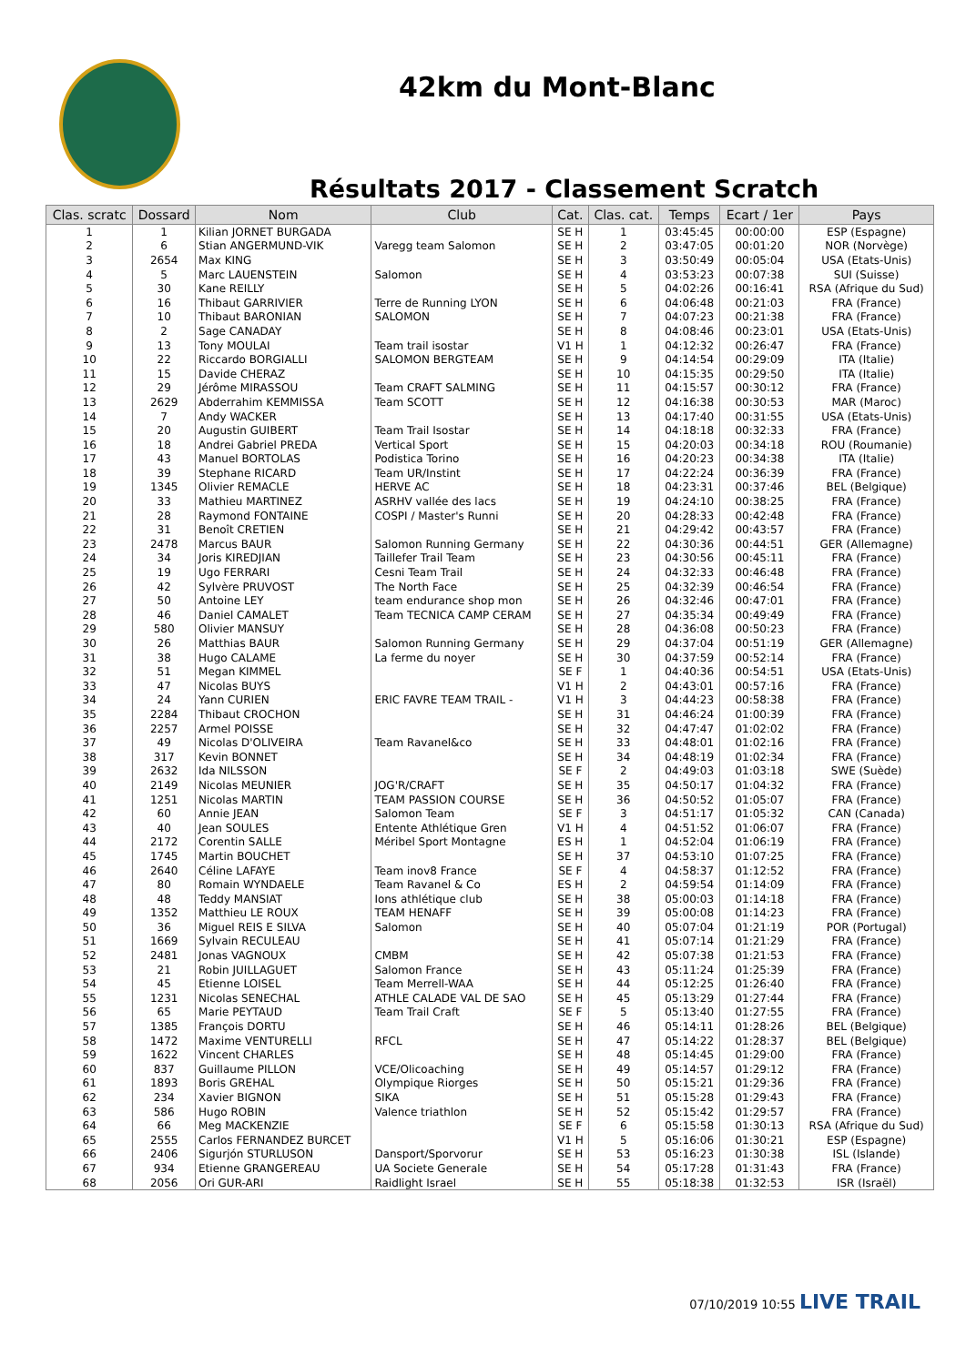42km du Mont-Blanc
Résultats 2017 - Classement Scratch
| Clas. scratc | Dossard | Nom | Club | Cat. | Clas. cat. | Temps | Ecart / 1er | Pays |
| --- | --- | --- | --- | --- | --- | --- | --- | --- |
| 1 | 1 | Kilian JORNET BURGADA | | SE H | 1 | 03:45:45 | 00:00:00 | ESP (Espagne) |
| 2 | 6 | Stian ANGERMUND-VIK | Varegg team Salomon | SE H | 2 | 03:47:05 | 00:01:20 | NOR (Norvège) |
| 3 | 2654 | Max KING | | SE H | 3 | 03:50:49 | 00:05:04 | USA (Etats-Unis) |
| 4 | 5 | Marc LAUENSTEIN | Salomon | SE H | 4 | 03:53:23 | 00:07:38 | SUI (Suisse) |
| 5 | 30 | Kane REILLY | | SE H | 5 | 04:02:26 | 00:16:41 | RSA (Afrique du Sud) |
| 6 | 16 | Thibaut GARRIVIER | Terre de Running LYON | SE H | 6 | 04:06:48 | 00:21:03 | FRA (France) |
| 7 | 10 | Thibaut BARONIAN | SALOMON | SE H | 7 | 04:07:23 | 00:21:38 | FRA (France) |
| 8 | 2 | Sage CANADAY | | SE H | 8 | 04:08:46 | 00:23:01 | USA (Etats-Unis) |
| 9 | 13 | Tony MOULAI | Team trail isostar | V1 H | 1 | 04:12:32 | 00:26:47 | FRA (France) |
| 10 | 22 | Riccardo BORGIALLI | SALOMON BERGTEAM | SE H | 9 | 04:14:54 | 00:29:09 | ITA (Italie) |
| 11 | 15 | Davide CHERAZ | | SE H | 10 | 04:15:35 | 00:29:50 | ITA (Italie) |
| 12 | 29 | Jérôme MIRASSOU | Team CRAFT SALMING | SE H | 11 | 04:15:57 | 00:30:12 | FRA (France) |
| 13 | 2629 | Abderrahim KEMMISSA | Team SCOTT | SE H | 12 | 04:16:38 | 00:30:53 | MAR (Maroc) |
| 14 | 7 | Andy WACKER | | SE H | 13 | 04:17:40 | 00:31:55 | USA (Etats-Unis) |
| 15 | 20 | Augustin GUIBERT | Team Trail Isostar | SE H | 14 | 04:18:18 | 00:32:33 | FRA (France) |
| 16 | 18 | Andrei Gabriel PREDA | Vertical Sport | SE H | 15 | 04:20:03 | 00:34:18 | ROU (Roumanie) |
| 17 | 43 | Manuel BORTOLAS | Podistica Torino | SE H | 16 | 04:20:23 | 00:34:38 | ITA (Italie) |
| 18 | 39 | Stephane RICARD | Team UR/Instint | SE H | 17 | 04:22:24 | 00:36:39 | FRA (France) |
| 19 | 1345 | Olivier REMACLE | HERVE AC | SE H | 18 | 04:23:31 | 00:37:46 | BEL (Belgique) |
| 20 | 33 | Mathieu MARTINEZ | ASRHV vallée des lacs | SE H | 19 | 04:24:10 | 00:38:25 | FRA (France) |
| 21 | 28 | Raymond FONTAINE | COSPI / Master's Runni | SE H | 20 | 04:28:33 | 00:42:48 | FRA (France) |
| 22 | 31 | Benoît CRETIEN | | SE H | 21 | 04:29:42 | 00:43:57 | FRA (France) |
| 23 | 2478 | Marcus BAUR | Salomon Running Germany | SE H | 22 | 04:30:36 | 00:44:51 | GER (Allemagne) |
| 24 | 34 | Joris KIREDJIAN | Taillefer Trail Team | SE H | 23 | 04:30:56 | 00:45:11 | FRA (France) |
| 25 | 19 | Ugo FERRARI | Cesni Team Trail | SE H | 24 | 04:32:33 | 00:46:48 | FRA (France) |
| 26 | 42 | Sylvère PRUVOST | The North Face | SE H | 25 | 04:32:39 | 00:46:54 | FRA (France) |
| 27 | 50 | Antoine LEY | team endurance shop mon | SE H | 26 | 04:32:46 | 00:47:01 | FRA (France) |
| 28 | 46 | Daniel CAMALET | Team TECNICA CAMP CERAM | SE H | 27 | 04:35:34 | 00:49:49 | FRA (France) |
| 29 | 580 | Olivier MANSUY | | SE H | 28 | 04:36:08 | 00:50:23 | FRA (France) |
| 30 | 26 | Matthias BAUR | Salomon Running Germany | SE H | 29 | 04:37:04 | 00:51:19 | GER (Allemagne) |
| 31 | 38 | Hugo CALAME | La ferme du noyer | SE H | 30 | 04:37:59 | 00:52:14 | FRA (France) |
| 32 | 51 | Megan KIMMEL | | SE F | 1 | 04:40:36 | 00:54:51 | USA (Etats-Unis) |
| 33 | 47 | Nicolas BUYS | | V1 H | 2 | 04:43:01 | 00:57:16 | FRA (France) |
| 34 | 24 | Yann CURIEN | ERIC FAVRE TEAM TRAIL - | V1 H | 3 | 04:44:23 | 00:58:38 | FRA (France) |
| 35 | 2284 | Thibaut CROCHON | | SE H | 31 | 04:46:24 | 01:00:39 | FRA (France) |
| 36 | 2257 | Armel POISSE | | SE H | 32 | 04:47:47 | 01:02:02 | FRA (France) |
| 37 | 49 | Nicolas D'OLIVEIRA | Team Ravanel&co | SE H | 33 | 04:48:01 | 01:02:16 | FRA (France) |
| 38 | 317 | Kevin BONNET | | SE H | 34 | 04:48:19 | 01:02:34 | FRA (France) |
| 39 | 2632 | Ida NILSSON | | SE F | 2 | 04:49:03 | 01:03:18 | SWE (Suède) |
| 40 | 2149 | Nicolas MEUNIER | JOG'R/CRAFT | SE H | 35 | 04:50:17 | 01:04:32 | FRA (France) |
| 41 | 1251 | Nicolas MARTIN | TEAM PASSION COURSE | SE H | 36 | 04:50:52 | 01:05:07 | FRA (France) |
| 42 | 60 | Annie JEAN | Salomon Team | SE F | 3 | 04:51:17 | 01:05:32 | CAN (Canada) |
| 43 | 40 | Jean SOULES | Entente Athlétique Gren | V1 H | 4 | 04:51:52 | 01:06:07 | FRA (France) |
| 44 | 2172 | Corentin SALLE | Méribel Sport Montagne | ES H | 1 | 04:52:04 | 01:06:19 | FRA (France) |
| 45 | 1745 | Martin BOUCHET | | SE H | 37 | 04:53:10 | 01:07:25 | FRA (France) |
| 46 | 2640 | Céline LAFAYE | Team inov8 France | SE F | 4 | 04:58:37 | 01:12:52 | FRA (France) |
| 47 | 80 | Romain WYNDAELE | Team Ravanel & Co | ES H | 2 | 04:59:54 | 01:14:09 | FRA (France) |
| 48 | 48 | Teddy MANSIAT | Ions athlétique club | SE H | 38 | 05:00:03 | 01:14:18 | FRA (France) |
| 49 | 1352 | Matthieu LE ROUX | TEAM HENAFF | SE H | 39 | 05:00:08 | 01:14:23 | FRA (France) |
| 50 | 36 | Miguel REIS E SILVA | Salomon | SE H | 40 | 05:07:04 | 01:21:19 | POR (Portugal) |
| 51 | 1669 | Sylvain RECULEAU | | SE H | 41 | 05:07:14 | 01:21:29 | FRA (France) |
| 52 | 2481 | Jonas VAGNOUX | CMBM | SE H | 42 | 05:07:38 | 01:21:53 | FRA (France) |
| 53 | 21 | Robin JUILLAGUET | Salomon France | SE H | 43 | 05:11:24 | 01:25:39 | FRA (France) |
| 54 | 45 | Etienne LOISEL | Team Merrell-WAA | SE H | 44 | 05:12:25 | 01:26:40 | FRA (France) |
| 55 | 1231 | Nicolas SENECHAL | ATHLE CALADE VAL DE SAO | SE H | 45 | 05:13:29 | 01:27:44 | FRA (France) |
| 56 | 65 | Marie PEYTAUD | Team Trail Craft | SE F | 5 | 05:13:40 | 01:27:55 | FRA (France) |
| 57 | 1385 | François DORTU | | SE H | 46 | 05:14:11 | 01:28:26 | BEL (Belgique) |
| 58 | 1472 | Maxime VENTURELLI | RFCL | SE H | 47 | 05:14:22 | 01:28:37 | BEL (Belgique) |
| 59 | 1622 | Vincent CHARLES | | SE H | 48 | 05:14:45 | 01:29:00 | FRA (France) |
| 60 | 837 | Guillaume PILLON | VCE/Olicoaching | SE H | 49 | 05:14:57 | 01:29:12 | FRA (France) |
| 61 | 1893 | Boris GREHAL | Olympique Riorges | SE H | 50 | 05:15:21 | 01:29:36 | FRA (France) |
| 62 | 234 | Xavier BIGNON | SIKA | SE H | 51 | 05:15:28 | 01:29:43 | FRA (France) |
| 63 | 586 | Hugo ROBIN | Valence triathlon | SE H | 52 | 05:15:42 | 01:29:57 | FRA (France) |
| 64 | 66 | Meg MACKENZIE | | SE F | 6 | 05:15:58 | 01:30:13 | RSA (Afrique du Sud) |
| 65 | 2555 | Carlos FERNANDEZ BURCET | | V1 H | 5 | 05:16:06 | 01:30:21 | ESP (Espagne) |
| 66 | 2406 | Sigurjón STURLUSON | Dansport/Sporvorur | SE H | 53 | 05:16:23 | 01:30:38 | ISL (Islande) |
| 67 | 934 | Etienne GRANGEREAU | UA Societe Generale | SE H | 54 | 05:17:28 | 01:31:43 | FRA (France) |
| 68 | 2056 | Ori GUR-ARI | Raidlight Israel | SE H | 55 | 05:18:38 | 01:32:53 | ISR (Israël) |
07/10/2019 10:55 LIVE TRAIL